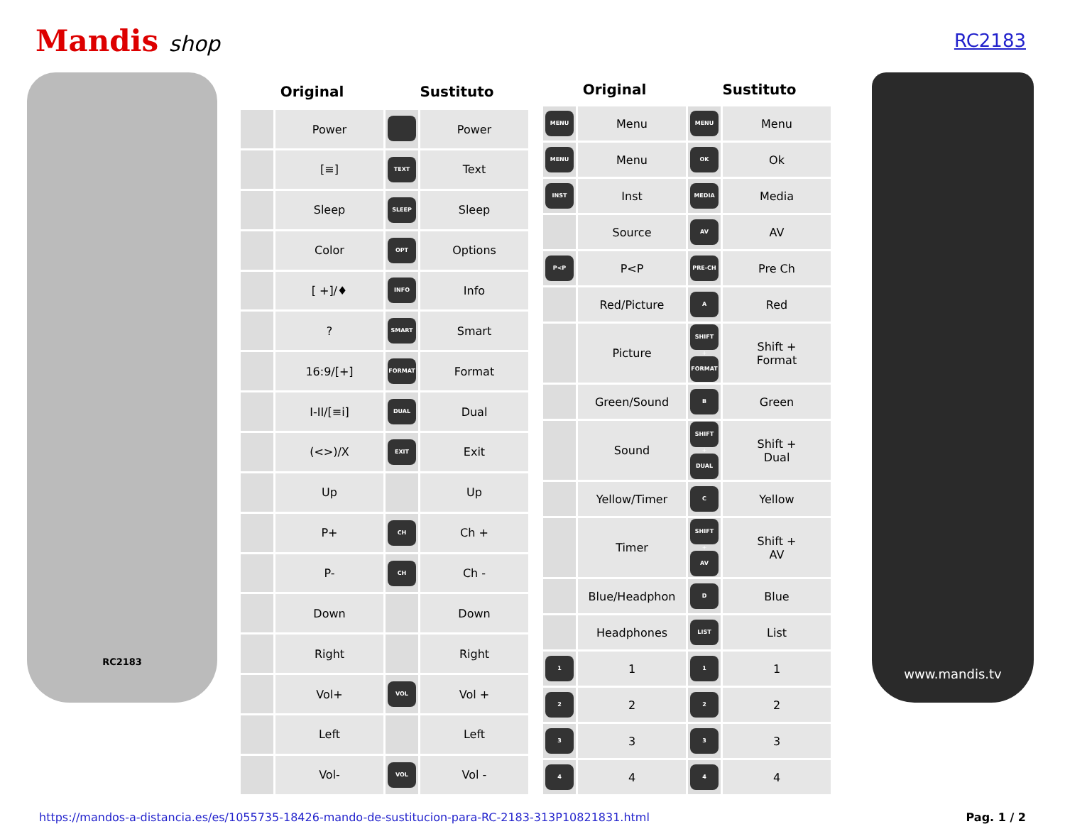Mandis shop
RC2183
RC2183
| Original | | Sustituto | |
| --- | --- | --- | --- |
| | Power | | Power |
| | [≡] | TEXT | Text |
| | Sleep | SLEEP | Sleep |
| | Color | OPT | Options |
| | [ +]/♦ | INFO | Info |
| | ? | SMART | Smart |
| | 16:9/[+] | FORMAT | Format |
| | I-II/[≡i] | DUAL | Dual |
| | (<>)/X | EXIT | Exit |
| | Up | | Up |
| | P+ | CH | Ch + |
| | P- | CH | Ch - |
| | Down | | Down |
| | Right | | Right |
| | Vol+ | VOL | Vol + |
| | Left | | Left |
| | Vol- | VOL | Vol - |
| Original | | Sustituto | |
| --- | --- | --- | --- |
| MENU | Menu | MENU | Menu |
| MENU | Menu | OK | Ok |
| INST | Inst | MEDIA | Media |
| | Source | AV | AV |
| P<P | P<P | PRE-CH | Pre Ch |
| | Red/Picture | A | Red |
| | Picture | SHIFT + FORMAT | Shift + Format |
| | Green/Sound | B | Green |
| | Sound | SHIFT + DUAL | Shift + Dual |
| | Yellow/Timer | C | Yellow |
| | Timer | SHIFT + AV | Shift + AV |
| | Blue/Headphon | D | Blue |
| | Headphones | LIST | List |
| 1 | 1 | 1 | 1 |
| 2 | 2 | 2 | 2 |
| 3 | 3 | 3 | 3 |
| 4 | 4 | 4 | 4 |
www.mandis.tv
https://mandos-a-distancia.es/es/1055735-18426-mando-de-sustitucion-para-RC-2183-313P10821831.html Pag. 1 / 2